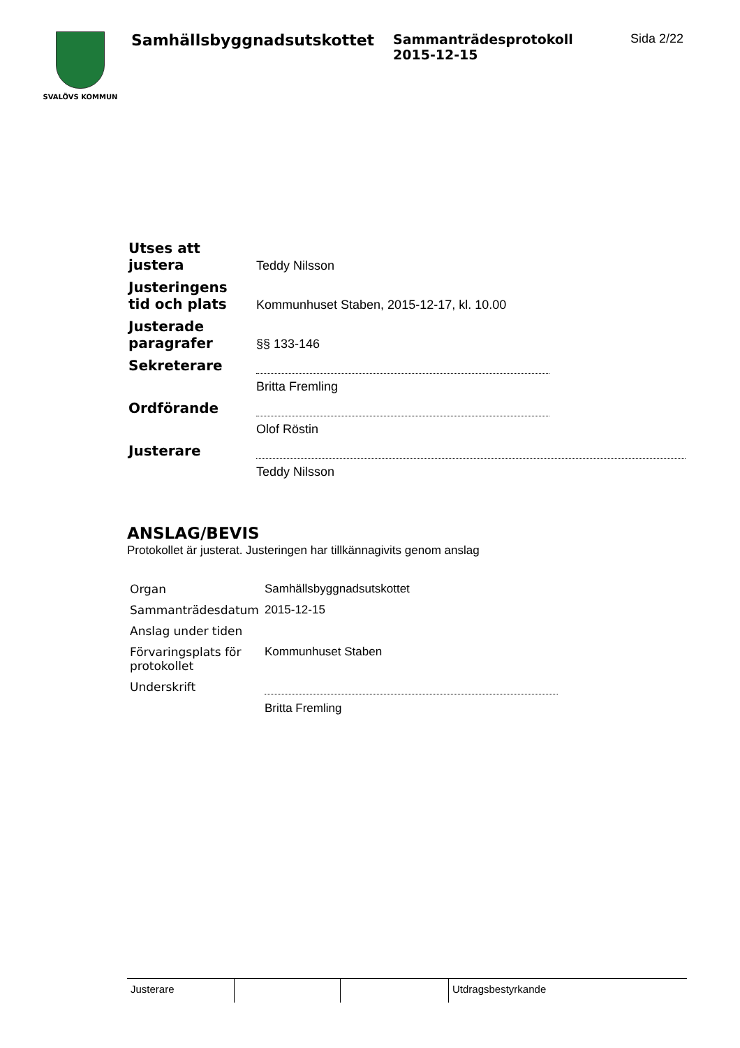SVALÖVS KOMMUN
Samhällsbyggnadsutskottet
Sammanträdesprotokoll
2015-12-15
Sida 2/22
| Utses att justera | Teddy Nilsson |
| Justeringens tid och plats | Kommunhuset Staben, 2015-12-17, kl. 10.00 |
| Justerade paragrafer | §§ 133-146 |
| Sekreterare | |
| | Britta Fremling |
| Ordförande | |
| | Olof Röstin |
| Justerare | |
| | Teddy Nilsson |
ANSLAG/BEVIS
Protokollet är justerat. Justeringen har tillkännagivits genom anslag
| Organ | Samhällsbyggnadsutskottet |
| Sammanträdesdatum | 2015-12-15 |
| Anslag under tiden | |
| Förvaringsplats för protokollet | Kommunhuset Staben |
| Underskrift | |
| | Britta Fremling |
Justerare Utdragsbestyrkande